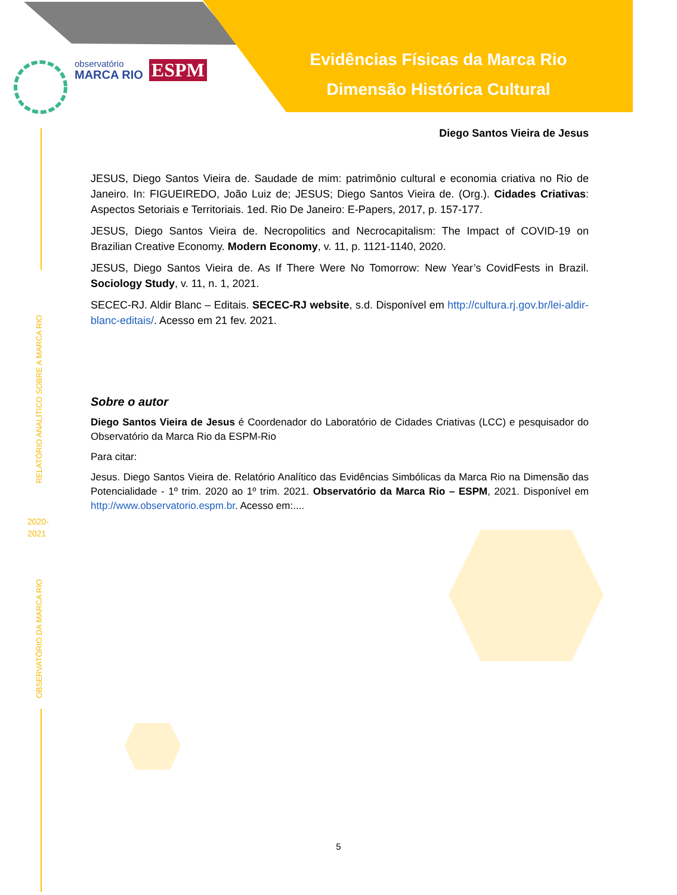Evidências Físicas da Marca Rio
Dimensão Histórica Cultural
observatório
MARCA RIO
ESPM
RELATÓRIO ANALÍTICO SOBRE A MARCA RIO
2020-
2021
OBSERVATÓRIO DA MARCA RIO
Diego Santos Vieira de Jesus
JESUS, Diego Santos Vieira de. Saudade de mim: patrimônio cultural e economia criativa no Rio de Janeiro. In: FIGUEIREDO, João Luiz de; JESUS; Diego Santos Vieira de. (Org.). Cidades Criativas: Aspectos Setoriais e Territoriais. 1ed. Rio De Janeiro: E-Papers, 2017, p. 157-177.
JESUS, Diego Santos Vieira de. Necropolitics and Necrocapitalism: The Impact of COVID-19 on Brazilian Creative Economy. Modern Economy, v. 11, p. 1121-1140, 2020.
JESUS, Diego Santos Vieira de. As If There Were No Tomorrow: New Year’s CovidFests in Brazil. Sociology Study, v. 11, n. 1, 2021.
SECEC-RJ. Aldir Blanc – Editais. SECEC-RJ website, s.d. Disponível em http://cultura.rj.gov.br/lei-aldir-blanc-editais/. Acesso em 21 fev. 2021.
Sobre o autor
Diego Santos Vieira de Jesus é Coordenador do Laboratório de Cidades Criativas (LCC) e pesquisador do Observatório da Marca Rio da ESPM-Rio
Para citar:
Jesus. Diego Santos Vieira de. Relatório Analítico das Evidências Simbólicas da Marca Rio na Dimensão das Potencialidade - 1º trim. 2020 ao 1º trim. 2021. Observatório da Marca Rio – ESPM, 2021. Disponível em http://www.observatorio.espm.br. Acesso em:....
5